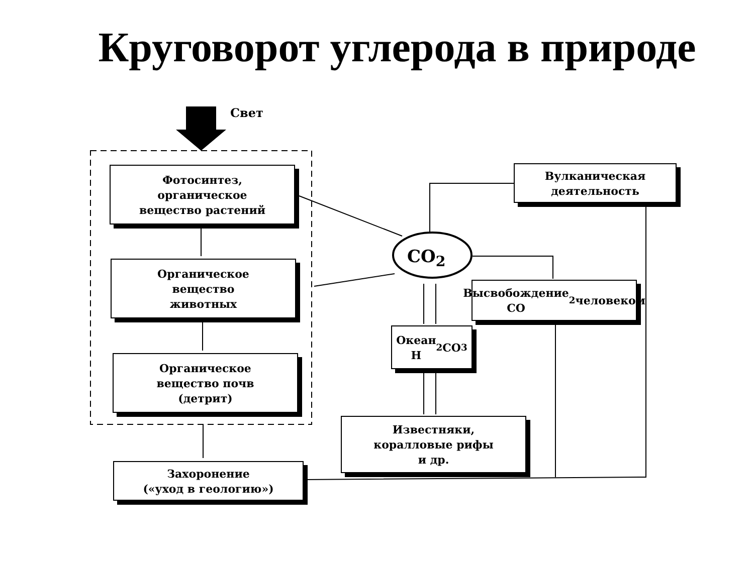Круговорот углерода в природе
Свет
Фотосинтез,
органическое
вещество растений
Органическое
вещество
животных
Органическое
вещество почв
(детрит)
Захоронение
(«уход в геологию»)
CO<sub>2</sub>
Вулканическая
деятельность
Высвобождение
CO<sub>2</sub> человеком
Океан
H<sub>2</sub>CO<sub>3</sub>
Известняки,
коралловые рифы
и др.